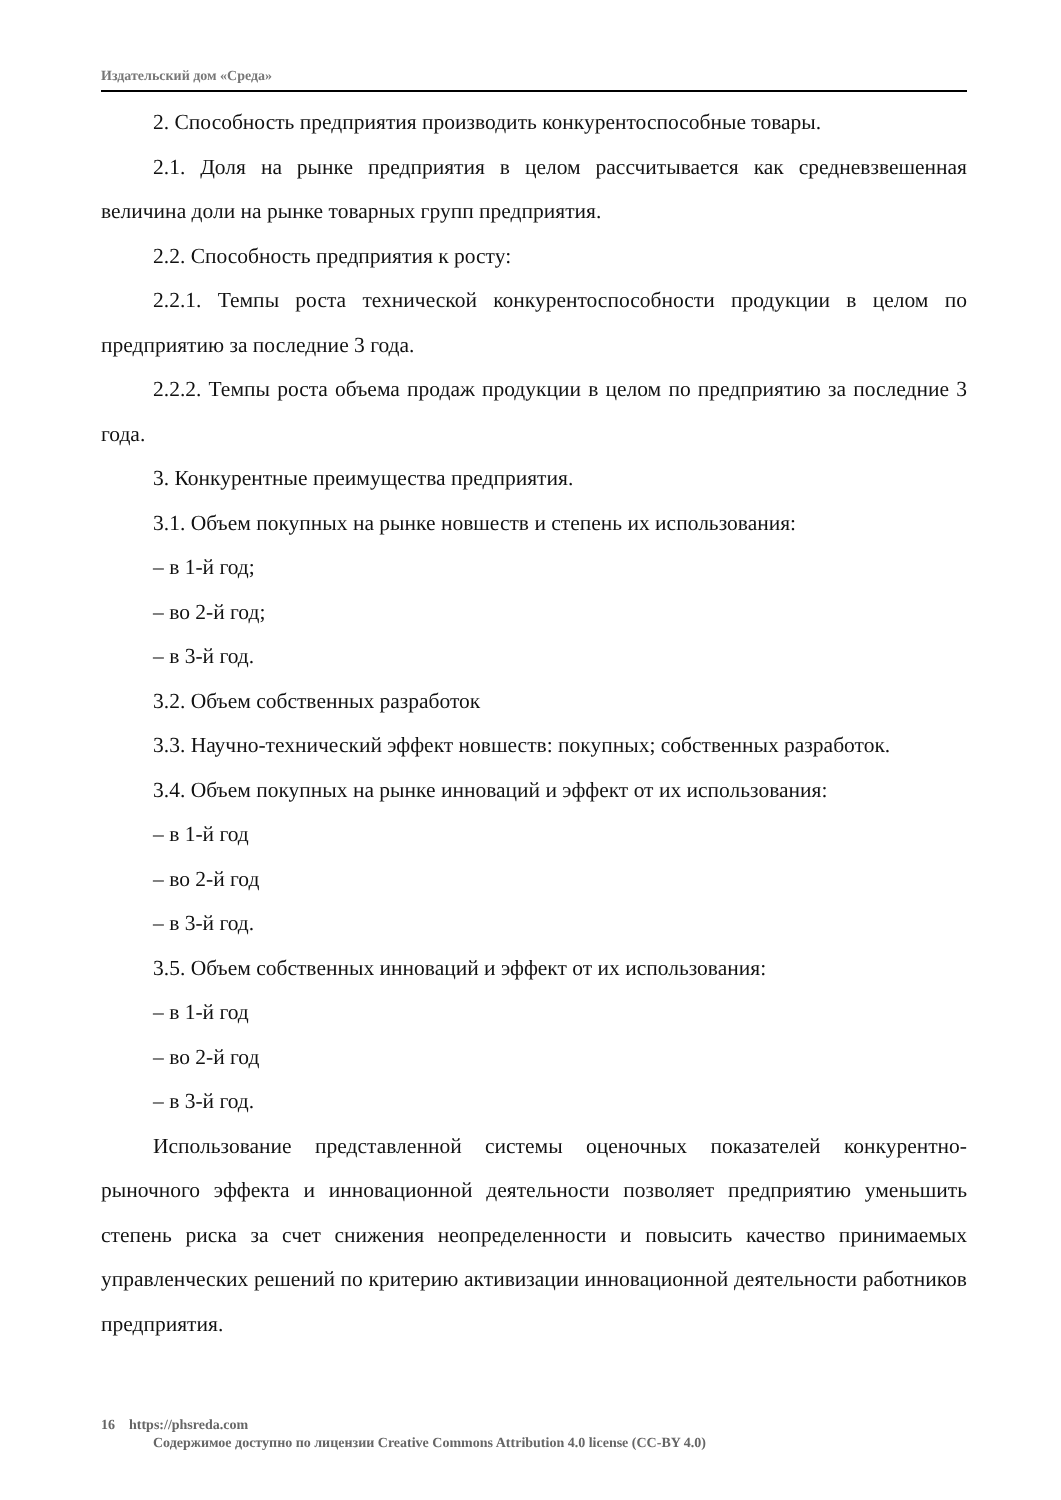Издательский дом «Среда»
2. Способность предприятия производить конкурентоспособные товары.
2.1. Доля на рынке предприятия в целом рассчитывается как средневзвешенная величина доли на рынке товарных групп предприятия.
2.2. Способность предприятия к росту:
2.2.1. Темпы роста технической конкурентоспособности продукции в целом по предприятию за последние 3 года.
2.2.2. Темпы роста объема продаж продукции в целом по предприятию за последние 3 года.
3. Конкурентные преимущества предприятия.
3.1. Объем покупных на рынке новшеств и степень их использования:
– в 1-й год;
– во 2-й год;
– в 3-й год.
3.2. Объем собственных разработок
3.3. Научно-технический эффект новшеств: покупных; собственных разработок.
3.4. Объем покупных на рынке инноваций и эффект от их использования:
– в 1-й год
– во 2-й год
– в 3-й год.
3.5. Объем собственных инноваций и эффект от их использования:
– в 1-й год
– во 2-й год
– в 3-й год.
Использование представленной системы оценочных показателей конкурентно-рыночного эффекта и инновационной деятельности позволяет предприятию уменьшить степень риска за счет снижения неопределенности и повысить качество принимаемых управленческих решений по критерию активизации инновационной деятельности работников предприятия.
16 https://phsreda.com
Содержимое доступно по лицензии Creative Commons Attribution 4.0 license (CC-BY 4.0)